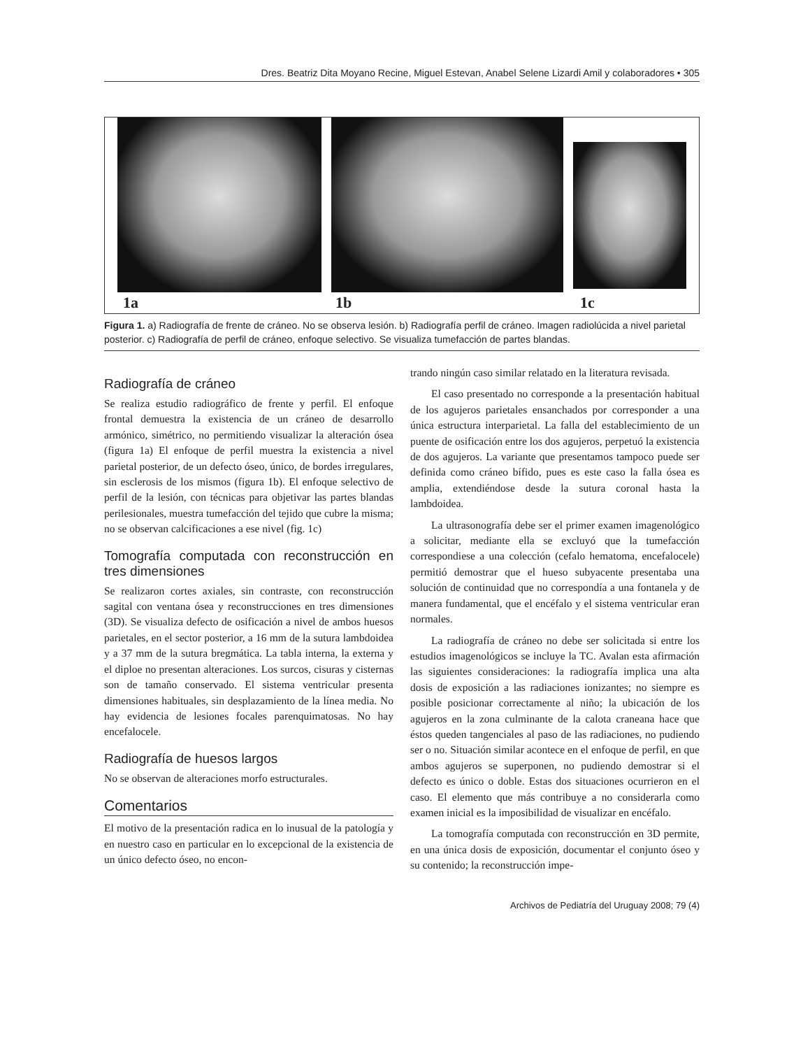Dres. Beatriz Dita Moyano Recine, Miguel Estevan, Anabel Selene Lizardi Amil y colaboradores • 305
1a 1b 1c
Figura 1. a) Radiografía de frente de cráneo. No se observa lesión. b) Radiografía perfil de cráneo. Imagen radiolúcida a nivel parietal posterior. c) Radiografía de perfil de cráneo, enfoque selectivo. Se visualiza tumefacción de partes blandas.
Radiografía de cráneo
Se realiza estudio radiográfico de frente y perfil. El enfoque frontal demuestra la existencia de un cráneo de desarrollo armónico, simétrico, no permitiendo visualizar la alteración ósea (figura 1a) El enfoque de perfil muestra la existencia a nivel parietal posterior, de un defecto óseo, único, de bordes irregulares, sin esclerosis de los mismos (figura 1b). El enfoque selectivo de perfil de la lesión, con técnicas para objetivar las partes blandas perilesionales, muestra tumefacción del tejido que cubre la misma; no se observan calcificaciones a ese nivel (fig. 1c)
Tomografía computada con reconstrucción en tres dimensiones
Se realizaron cortes axiales, sin contraste, con reconstrucción sagital con ventana ósea y reconstrucciones en tres dimensiones (3D). Se visualiza defecto de osificación a nivel de ambos huesos parietales, en el sector posterior, a 16 mm de la sutura lambdoidea y a 37 mm de la sutura bregmática. La tabla interna, la externa y el diploe no presentan alteraciones. Los surcos, cisuras y cisternas son de tamaño conservado. El sistema ventricular presenta dimensiones habituales, sin desplazamiento de la línea media. No hay evidencia de lesiones focales parenquimatosas. No hay encefalocele.
Radiografía de huesos largos
No se observan de alteraciones morfo estructurales.
Comentarios
El motivo de la presentación radica en lo inusual de la patología y en nuestro caso en particular en lo excepcional de la existencia de un único defecto óseo, no encon-
trando ningún caso similar relatado en la literatura revisada.
El caso presentado no corresponde a la presentación habitual de los agujeros parietales ensanchados por corresponder a una única estructura interparietal. La falla del establecimiento de un puente de osificación entre los dos agujeros, perpetuó la existencia de dos agujeros. La variante que presentamos tampoco puede ser definida como cráneo bífido, pues es este caso la falla ósea es amplia, extendiéndose desde la sutura coronal hasta la lambdoidea.
La ultrasonografía debe ser el primer examen imagenológico a solicitar, mediante ella se excluyó que la tumefacción correspondiese a una colección (cefalo hematoma, encefalocele) permitió demostrar que el hueso subyacente presentaba una solución de continuidad que no correspondía a una fontanela y de manera fundamental, que el encéfalo y el sistema ventricular eran normales.
La radiografía de cráneo no debe ser solicitada si entre los estudios imagenológicos se incluye la TC. Avalan esta afirmación las siguientes consideraciones: la radiografía implica una alta dosis de exposición a las radiaciones ionizantes; no siempre es posible posicionar correctamente al niño; la ubicación de los agujeros en la zona culminante de la calota craneana hace que éstos queden tangenciales al paso de las radiaciones, no pudiendo ser o no. Situación similar acontece en el enfoque de perfil, en que ambos agujeros se superponen, no pudiendo demostrar si el defecto es único o doble. Estas dos situaciones ocurrieron en el caso. El elemento que más contribuye a no considerarla como examen inicial es la imposibilidad de visualizar en encéfalo.
La tomografía computada con reconstrucción en 3D permite, en una única dosis de exposición, documentar el conjunto óseo y su contenido; la reconstrucción impe-
Archivos de Pediatría del Uruguay 2008; 79 (4)